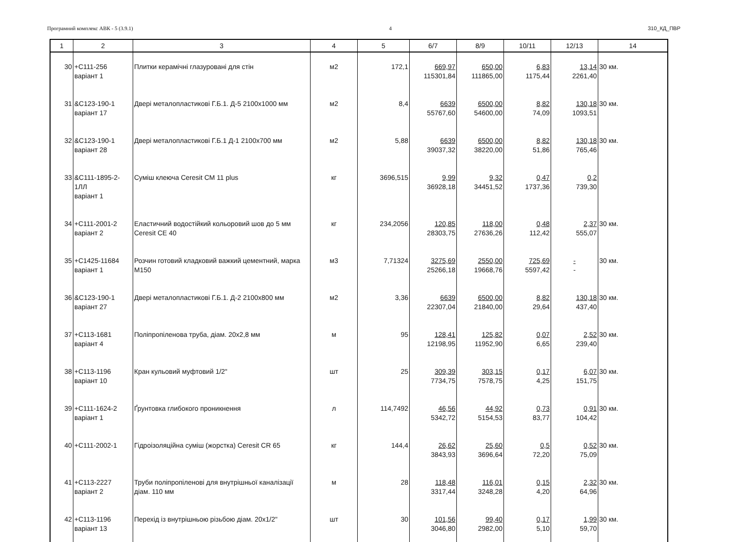Програмний комплекс АВК - 5 (3.9.1) 4 310_КД_ПВР
| 1 | 2 | 3 | 4 | 5 | 6/7 | 8/9 | 10/11 | 12/13 | 14 |
| --- | --- | --- | --- | --- | --- | --- | --- | --- | --- |
| 30 | +С111-256 варіант 1 | Плитки керамічні глазуровані для стін | м2 | 172,1 | 669,97 115301,84 | 650,00 111865,00 | 6,83 1175,44 | 13,14 2261,40 | 30 км. |
| 31 | &С123-190-1 варіант 17 | Двері металопластикові Г.Б.1. Д-5 2100х1000 мм | м2 | 8,4 | 6639 55767,60 | 6500,00 54600,00 | 8,82 74,09 | 130,18 1093,51 | 30 км. |
| 32 | &С123-190-1 варіант 28 | Двері металопластикові Г.Б.1 Д-1 2100х700 мм | м2 | 5,88 | 6639 39037,32 | 6500,00 38220,00 | 8,82 51,86 | 130,18 765,46 | 30 км. |
| 33 | &С111-1895-2-1ЛЛ варіант 1 | Суміш клеюча Ceresit CM 11 plus | кг | 3696,515 | 9,99 36928,18 | 9,32 34451,52 | 0,47 1737,36 | 0,2 739,30 | |
| 34 | +С111-2001-2 варіант 2 | Еластичний водостійкий кольоровий шов до 5 мм Ceresit CE 40 | кг | 234,2056 | 120,85 28303,75 | 118,00 27636,26 | 0,48 112,42 | 2,37 555,07 | 30 км. |
| 35 | +С1425-11684 варіант 1 | Розчин готовий кладковий важкий цементний, марка М150 | м3 | 7,71324 | 3275,69 25266,18 | 2550,00 19668,76 | 725,69 5597,42 | - - | 30 км. |
| 36 | &С123-190-1 варіант 27 | Двері металопластикові Г.Б.1. Д-2 2100х800 мм | м2 | 3,36 | 6639 22307,04 | 6500,00 21840,00 | 8,82 29,64 | 130,18 437,40 | 30 км. |
| 37 | +С113-1681 варіант 4 | Поліпропіленова труба, діам. 20х2,8 мм | м | 95 | 128,41 12198,95 | 125,82 11952,90 | 0,07 6,65 | 2,52 239,40 | 30 км. |
| 38 | +С113-1196 варіант 10 | Кран кульовий муфтовий 1/2" | шт | 25 | 309,39 7734,75 | 303,15 7578,75 | 0,17 4,25 | 6,07 151,75 | 30 км. |
| 39 | +С111-1624-2 варіант 1 | Ґрунтовка глибокого проникнення | л | 114,7492 | 46,56 5342,72 | 44,92 5154,53 | 0,73 83,77 | 0,91 104,42 | 30 км. |
| 40 | +С111-2002-1 | Гідроізоляційна суміш (жорстка) Ceresit CR 65 | кг | 144,4 | 26,62 3843,93 | 25,60 3696,64 | 0,5 72,20 | 0,52 75,09 | 30 км. |
| 41 | +С113-2227 варіант 2 | Труби поліпропіленові для внутрішньої каналізації діам. 110 мм | м | 28 | 118,48 3317,44 | 116,01 3248,28 | 0,15 4,20 | 2,32 64,96 | 30 км. |
| 42 | +С113-1196 варіант 13 | Перехід із внутрішньою різьбою діам. 20х1/2" | шт | 30 | 101,56 3046,80 | 99,40 2982,00 | 0,17 5,10 | 1,99 59,70 | 30 км. |